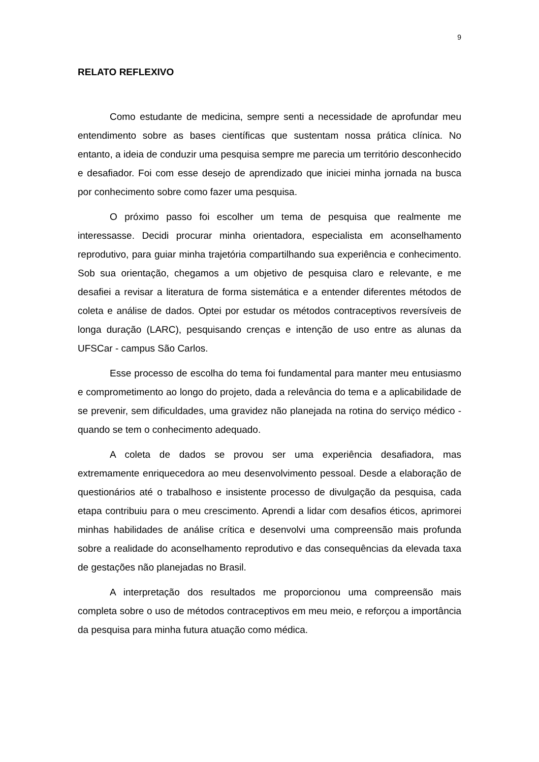9
RELATO REFLEXIVO
Como estudante de medicina, sempre senti a necessidade de aprofundar meu entendimento sobre as bases científicas que sustentam nossa prática clínica. No entanto, a ideia de conduzir uma pesquisa sempre me parecia um território desconhecido e desafiador. Foi com esse desejo de aprendizado que iniciei minha jornada na busca por conhecimento sobre como fazer uma pesquisa.
O próximo passo foi escolher um tema de pesquisa que realmente me interessasse. Decidi procurar minha orientadora, especialista em aconselhamento reprodutivo, para guiar minha trajetória compartilhando sua experiência e conhecimento. Sob sua orientação, chegamos a um objetivo de pesquisa claro e relevante, e me desafiei a revisar a literatura de forma sistemática e a entender diferentes métodos de coleta e análise de dados. Optei por estudar os métodos contraceptivos reversíveis de longa duração (LARC), pesquisando crenças e intenção de uso entre as alunas da UFSCar - campus São Carlos.
Esse processo de escolha do tema foi fundamental para manter meu entusiasmo e comprometimento ao longo do projeto, dada a relevância do tema e a aplicabilidade de se prevenir, sem dificuldades, uma gravidez não planejada na rotina do serviço médico - quando se tem o conhecimento adequado.
A coleta de dados se provou ser uma experiência desafiadora, mas extremamente enriquecedora ao meu desenvolvimento pessoal. Desde a elaboração de questionários até o trabalhoso e insistente processo de divulgação da pesquisa, cada etapa contribuiu para o meu crescimento. Aprendi a lidar com desafios éticos, aprimorei minhas habilidades de análise crítica e desenvolvi uma compreensão mais profunda sobre a realidade do aconselhamento reprodutivo e das consequências da elevada taxa de gestações não planejadas no Brasil.
A interpretação dos resultados me proporcionou uma compreensão mais completa sobre o uso de métodos contraceptivos em meu meio, e reforçou a importância da pesquisa para minha futura atuação como médica.